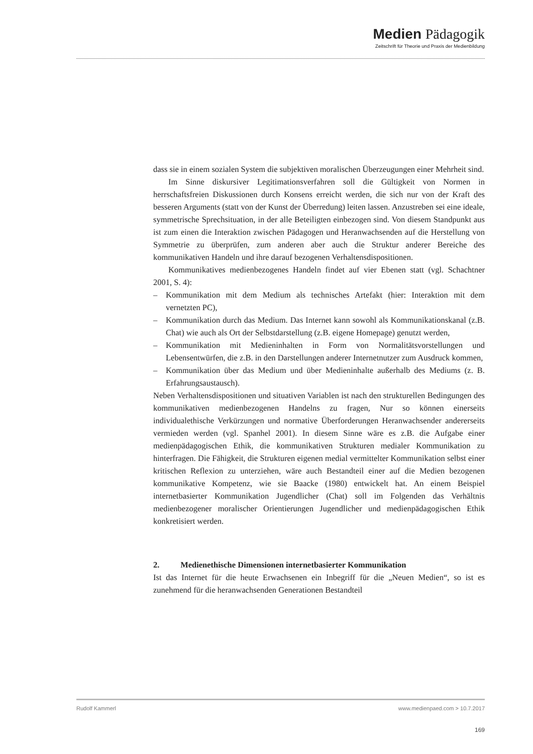Medien Pädagogik
Zeitschrift für Theorie und Praxis der Medienbildung
dass sie in einem sozialen System die subjektiven moralischen Überzeugungen einer Mehrheit sind.
Im Sinne diskursiver Legitimationsverfahren soll die Gültigkeit von Normen in herrschaftsfreien Diskussionen durch Konsens erreicht werden, die sich nur von der Kraft des besseren Arguments (statt von der Kunst der Überredung) leiten lassen. Anzustreben sei eine ideale, symmetrische Sprechsituation, in der alle Beteiligten einbezogen sind. Von diesem Standpunkt aus ist zum einen die Interaktion zwischen Pädagogen und Heranwachsenden auf die Herstellung von Symmetrie zu überprüfen, zum anderen aber auch die Struktur anderer Bereiche des kommunikativen Handeln und ihre darauf bezogenen Verhaltensdispositionen.
Kommunikatives medienbezogenes Handeln findet auf vier Ebenen statt (vgl. Schachtner 2001, S. 4):
– Kommunikation mit dem Medium als technisches Artefakt (hier: Interaktion mit dem vernetzten PC),
– Kommunikation durch das Medium. Das Internet kann sowohl als Kommunikationskanal (z.B. Chat) wie auch als Ort der Selbstdarstellung (z.B. eigene Homepage) genutzt werden,
– Kommunikation mit Medieninhalten in Form von Normalitätsvorstellungen und Lebensentwürfen, die z.B. in den Darstellungen anderer Internetnutzer zum Ausdruck kommen,
– Kommunikation über das Medium und über Medieninhalte außerhalb des Mediums (z. B. Erfahrungsaustausch).
Neben Verhaltensdispositionen und situativen Variablen ist nach den strukturellen Bedingungen des kommunikativen medienbezogenen Handelns zu fragen, Nur so können einerseits individualethische Verkürzungen und normative Überforderungen Heranwachsender andererseits vermieden werden (vgl. Spanhel 2001). In diesem Sinne wäre es z.B. die Aufgabe einer medienpädagogischen Ethik, die kommunikativen Strukturen medialer Kommunikation zu hinterfragen. Die Fähigkeit, die Strukturen eigenen medial vermittelter Kommunikation selbst einer kritischen Reflexion zu unterziehen, wäre auch Bestandteil einer auf die Medien bezogenen kommunikative Kompetenz, wie sie Baacke (1980) entwickelt hat. An einem Beispiel internetbasierter Kommunikation Jugendlicher (Chat) soll im Folgenden das Verhältnis medienbezogener moralischer Orientierungen Jugendlicher und medienpädagogischen Ethik konkretisiert werden.
2. Medienethische Dimensionen internetbasierter Kommunikation
Ist das Internet für die heute Erwachsenen ein Inbegriff für die „Neuen Medien“, so ist es zunehmend für die heranwachsenden Generationen Bestandteil
Rudolf Kammerl www.medienpaed.com > 10.7.2017
169